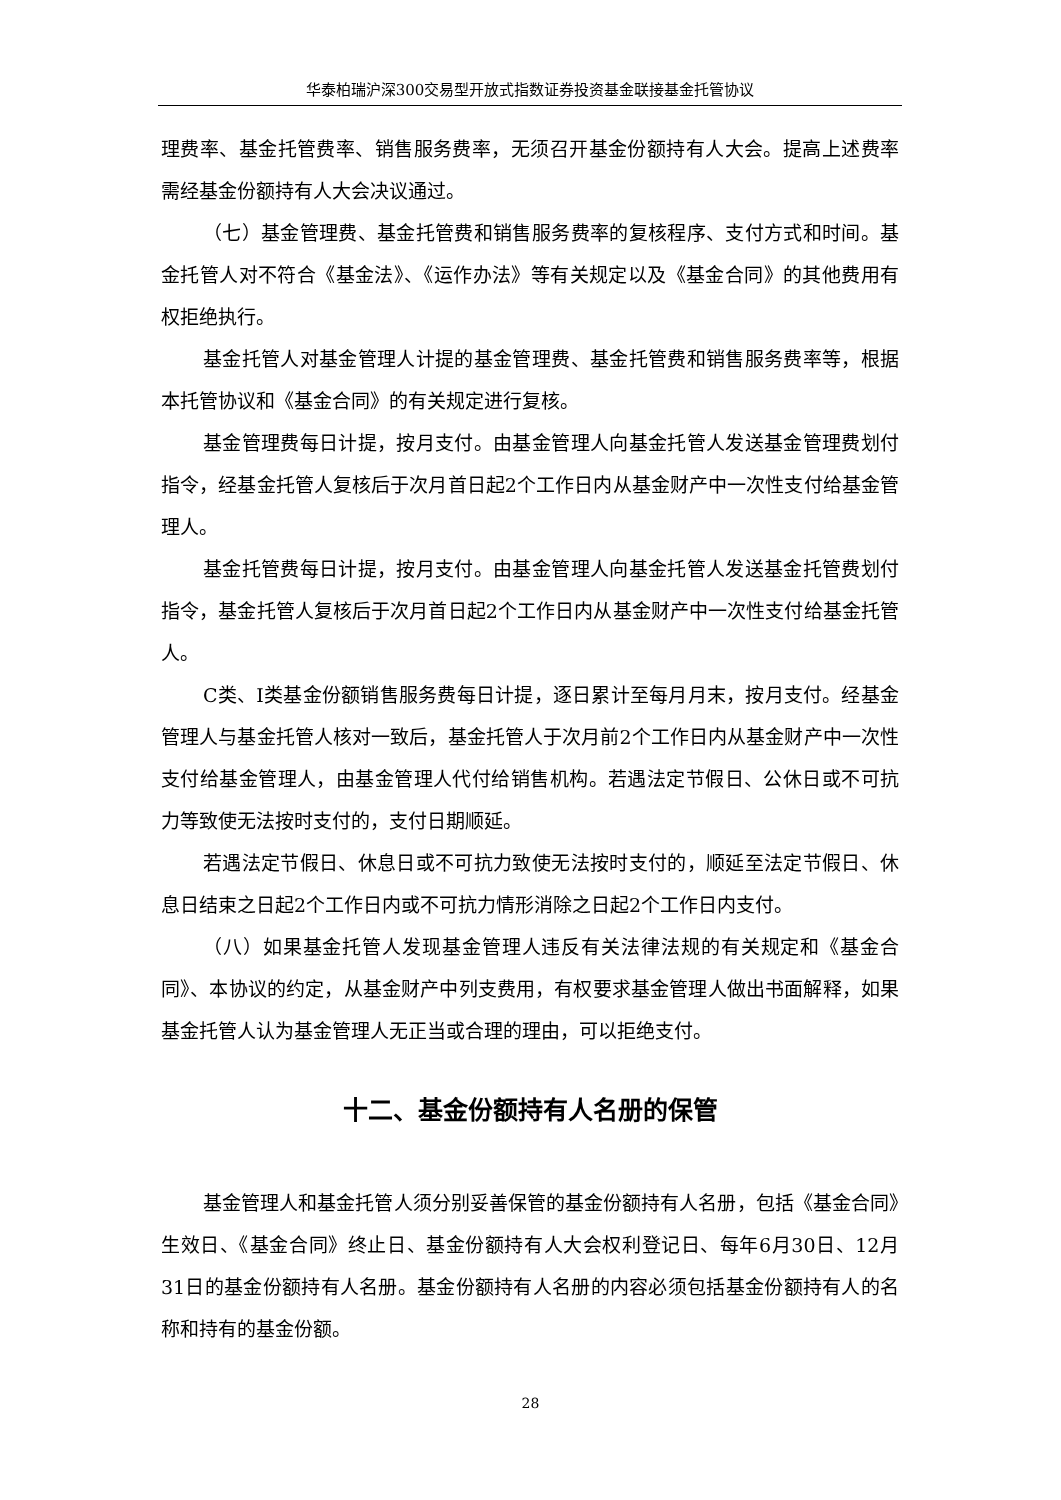华泰柏瑞沪深300交易型开放式指数证券投资基金联接基金托管协议
理费率、基金托管费率、销售服务费率，无须召开基金份额持有人大会。提高上述费率需经基金份额持有人大会决议通过。
（七）基金管理费、基金托管费和销售服务费率的复核程序、支付方式和时间。基金托管人对不符合《基金法》、《运作办法》等有关规定以及《基金合同》的其他费用有权拒绝执行。
基金托管人对基金管理人计提的基金管理费、基金托管费和销售服务费率等，根据本托管协议和《基金合同》的有关规定进行复核。
基金管理费每日计提，按月支付。由基金管理人向基金托管人发送基金管理费划付指令，经基金托管人复核后于次月首日起2个工作日内从基金财产中一次性支付给基金管理人。
基金托管费每日计提，按月支付。由基金管理人向基金托管人发送基金托管费划付指令，基金托管人复核后于次月首日起2个工作日内从基金财产中一次性支付给基金托管人。
C类、I类基金份额销售服务费每日计提，逐日累计至每月月末，按月支付。经基金管理人与基金托管人核对一致后，基金托管人于次月前2个工作日内从基金财产中一次性支付给基金管理人，由基金管理人代付给销售机构。若遇法定节假日、公休日或不可抗力等致使无法按时支付的，支付日期顺延。
若遇法定节假日、休息日或不可抗力致使无法按时支付的，顺延至法定节假日、休息日结束之日起2个工作日内或不可抗力情形消除之日起2个工作日内支付。
（八）如果基金托管人发现基金管理人违反有关法律法规的有关规定和《基金合同》、本协议的约定，从基金财产中列支费用，有权要求基金管理人做出书面解释，如果基金托管人认为基金管理人无正当或合理的理由，可以拒绝支付。
十二、基金份额持有人名册的保管
基金管理人和基金托管人须分别妥善保管的基金份额持有人名册，包括《基金合同》生效日、《基金合同》终止日、基金份额持有人大会权利登记日、每年6月30日、12月31日的基金份额持有人名册。基金份额持有人名册的内容必须包括基金份额持有人的名称和持有的基金份额。
28